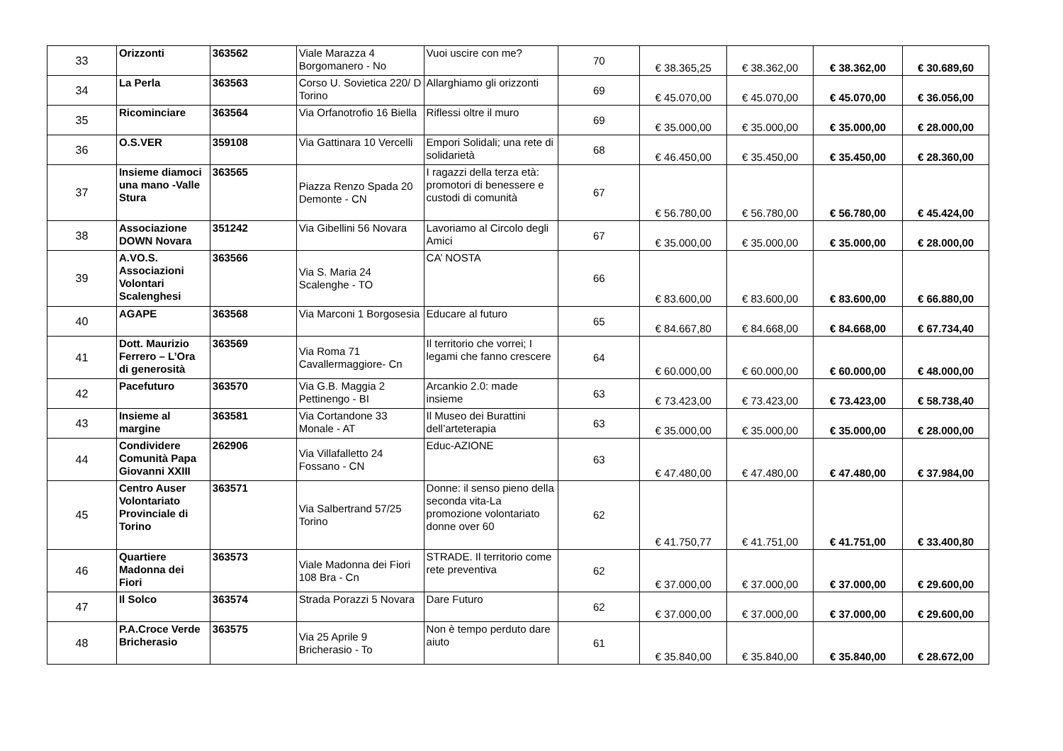| 33 | Orizzonti | 363562 | Viale Marazza 4 Borgomanero - No | Vuoi uscire con me? | 70 | € 38.365,25 | € 38.362,00 | € 38.362,00 | € 30.689,60 |
| 34 | La Perla | 363563 | Corso U. Sovietica 220/ D Torino | Allarghiamo gli orizzonti | 69 | € 45.070,00 | € 45.070,00 | € 45.070,00 | € 36.056,00 |
| 35 | Ricominciare | 363564 | Via Orfanotrofio 16 Biella | Riflessi oltre il muro | 69 | € 35.000,00 | € 35.000,00 | € 35.000,00 | € 28.000,00 |
| 36 | O.S.VER | 359108 | Via Gattinara 10 Vercelli | Empori Solidali; una rete di solidarietà | 68 | € 46.450,00 | € 35.450,00 | € 35.450,00 | € 28.360,00 |
| 37 | Insieme diamoci una mano -Valle Stura | 363565 | Piazza Renzo Spada 20 Demonte - CN | I ragazzi della terza età: promotori di benessere e custodi di comunità | 67 | € 56.780,00 | € 56.780,00 | € 56.780,00 | € 45.424,00 |
| 38 | Associazione DOWN Novara | 351242 | Via Gibellini 56 Novara | Lavoriamo al Circolo degli Amici | 67 | € 35.000,00 | € 35.000,00 | € 35.000,00 | € 28.000,00 |
| 39 | A.VO.S. Associazioni Volontari Scalenghesi | 363566 | Via S. Maria 24 Scalenghe - TO | CA’ NOSTA | 66 | € 83.600,00 | € 83.600,00 | € 83.600,00 | € 66.880,00 |
| 40 | AGAPE | 363568 | Via Marconi 1 Borgosesia | Educare al futuro | 65 | € 84.667,80 | € 84.668,00 | € 84.668,00 | € 67.734,40 |
| 41 | Dott. Maurizio Ferrero – L’Ora di generosità | 363569 | Via Roma 71 Cavallermaggiore- Cn | Il territorio che vorrei; I legami che fanno crescere | 64 | € 60.000,00 | € 60.000,00 | € 60.000,00 | € 48.000,00 |
| 42 | Pacefuturo | 363570 | Via G.B. Maggia 2 Pettinengo - BI | Arcankio 2.0: made insieme | 63 | € 73.423,00 | € 73.423,00 | € 73.423,00 | € 58.738,40 |
| 43 | Insieme al margine | 363581 | Via Cortandone 33 Monale - AT | Il Museo dei Burattini dell’arteterapia | 63 | € 35.000,00 | € 35.000,00 | € 35.000,00 | € 28.000,00 |
| 44 | Condividere Comunità Papa Giovanni XXIII | 262906 | Via Villafalletto 24 Fossano - CN | Educ-AZIONE | 63 | € 47.480,00 | € 47.480,00 | € 47.480,00 | € 37.984,00 |
| 45 | Centro Auser Volontariato Provinciale di Torino | 363571 | Via Salbertrand 57/25 Torino | Donne: il senso pieno della seconda vita-La promozione volontariato donne over 60 | 62 | € 41.750,77 | € 41.751,00 | € 41.751,00 | € 33.400,80 |
| 46 | Quartiere Madonna dei Fiori | 363573 | Viale Madonna dei Fiori 108 Bra - Cn | STRADE. Il territorio come rete preventiva | 62 | € 37.000,00 | € 37.000,00 | € 37.000,00 | € 29.600,00 |
| 47 | Il Solco | 363574 | Strada Porazzi 5 Novara | Dare Futuro | 62 | € 37.000,00 | € 37.000,00 | € 37.000,00 | € 29.600,00 |
| 48 | P.A.Croce Verde Bricherasio | 363575 | Via 25 Aprile 9 Bricherasio - To | Non è tempo perduto dare aiuto | 61 | € 35.840,00 | € 35.840,00 | € 35.840,00 | € 28.672,00 |